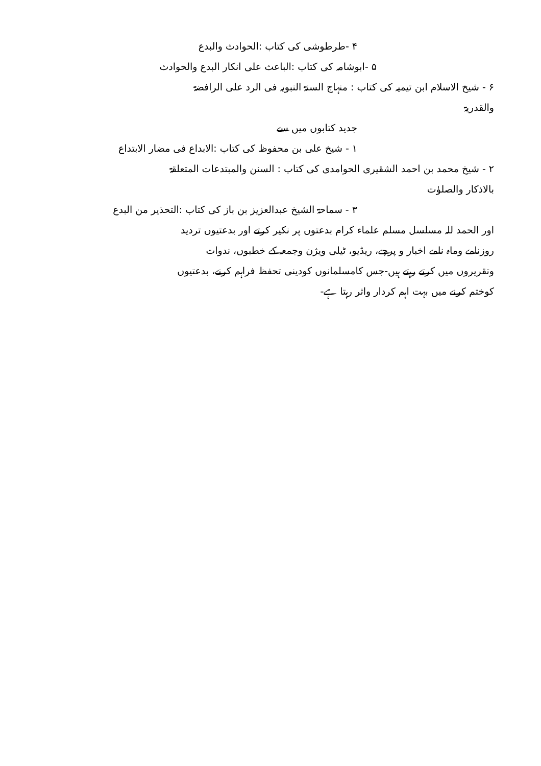۴ -طرطوشی کی کتاب :الحوادث والبدع
۵ -ابوشامہ کی کتاب :الباعث علی انکار البدع والحوادث
۶ - شیخ الاسلام ابن تیمیہ کی کتاب : منہاج السنۃ النبویہ فی الرد علی الرافضۃ
والقدریۃ
جدید کتابوں میں سے
۱ - شیخ علی بن محفوظ کی کتاب :الابداع فی مضار الابتداع
۲ - شیخ محمد بن احمد الشقیری الحوامدی کی کتاب : السنن والمبتدعات المتعلقۃ
بالاذکار والصلوٰت
۳ - سماحۃ الشیخ عبدالعزیز بن باز کی کتاب :التحذیر من البدع
اور الحمد للہ مسلسل مسلم علماء کرام بدعتوں پر نکیر کرتے اور بدعتیوں تردید
روزنامے وماہ نامے اخبار و پرچے، ریڈیو، ٹیلی ویژن وجمعہ کے خطبوں، ندوات
وتقریروں میں کرتے رہتے ہیں-جس کامسلمانوں کودینی تحفظ فراہم کرنے، بدعتیوں
کوختم کرنے میں بہت اہم کردار واثر رہتا ہے-